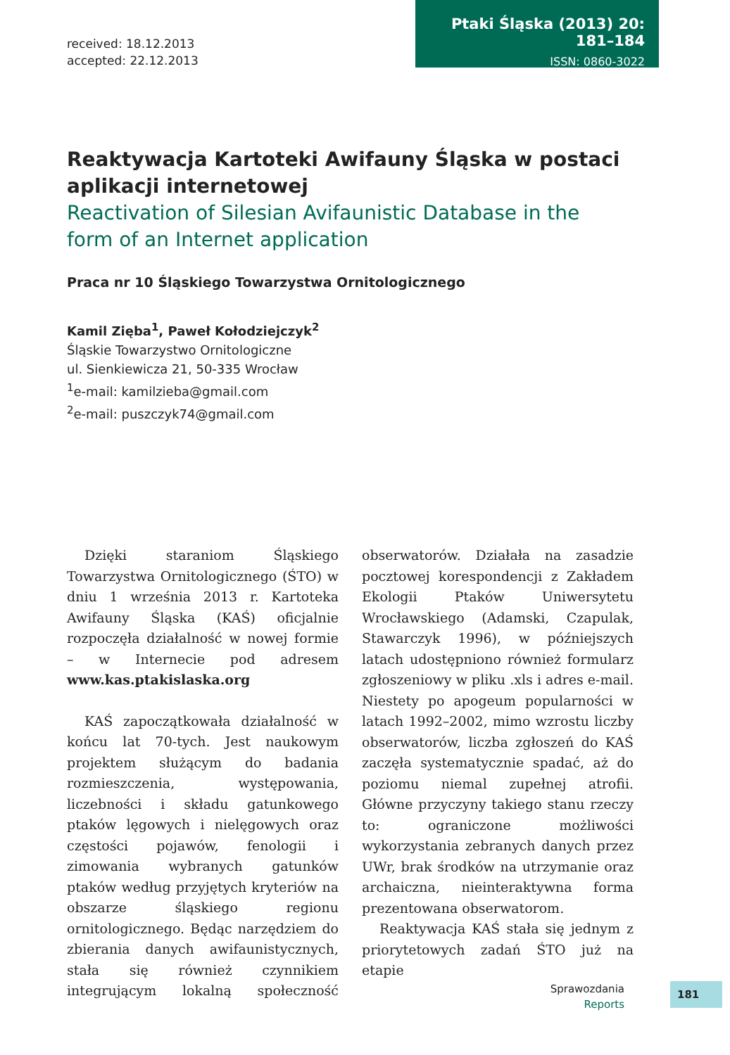received: 18.12.2013
accepted: 22.12.2013
Ptaki Śląska (2013) 20: 181–184
ISSN: 0860-3022
Reaktywacja Kartoteki Awifauny Śląska w postaci aplikacji internetowej
Reactivation of Silesian Avifaunistic Database in the form of an Internet application
Praca nr 10 Śląskiego Towarzystwa Ornitologicznego
Kamil Zięba<sup>1</sup>, Paweł Kołodziejczyk<sup>2</sup>
Śląskie Towarzystwo Ornitologiczne
ul. Sienkiewicza 21, 50-335 Wrocław
<sup>1</sup> e-mail: kamilzieba@gmail.com
<sup>2</sup> e-mail: puszczyk74@gmail.com
Dzięki staraniom Śląskiego Towarzystwa Ornitologicznego (ŚTO) w dniu 1 września 2013 r. Kartoteka Awifauny Śląska (KAŚ) oficjalnie rozpoczęła działalność w nowej formie – w Internecie pod adresem www.kas.ptakislaska.org
KAŚ zapoczątkowała działalność w końcu lat 70-tych. Jest naukowym projektem służącym do badania rozmieszczenia, występowania, liczebności i składu gatunkowego ptaków lęgowych i nielęgowych oraz częstości pojawów, fenologii i zimowania wybranych gatunków ptaków według przyjętych kryteriów na obszarze śląskiego regionu ornitologicznego. Będąc narzędziem do zbierania danych awifaunistycznych, stała się również czynnikiem integrującym lokalną społeczność obserwatorów. Działała na zasadzie pocztowej korespondencji z Zakładem Ekologii Ptaków Uniwersytetu Wrocławskiego (Adamski, Czapulak, Stawarczyk 1996), w późniejszych latach udostępniono również formularz zgłoszeniowy w pliku .xls i adres e-mail. Niestety po apogeum popularności w latach 1992–2002, mimo wzrostu liczby obserwatorów, liczba zgłoszeń do KAŚ zaczęła systematycznie spadać, aż do poziomu niemal zupełnej atrofii. Główne przyczyny takiego stanu rzeczy to: ograniczone możliwości wykorzystania zebranych danych przez UWr, brak środków na utrzymanie oraz archaiczna, nieinteraktywna forma prezentowana obserwatorom.
Reaktywacja KAŚ stała się jednym z priorytetowych zadań ŚTO już na etapie
Sprawozdania
Reports
181